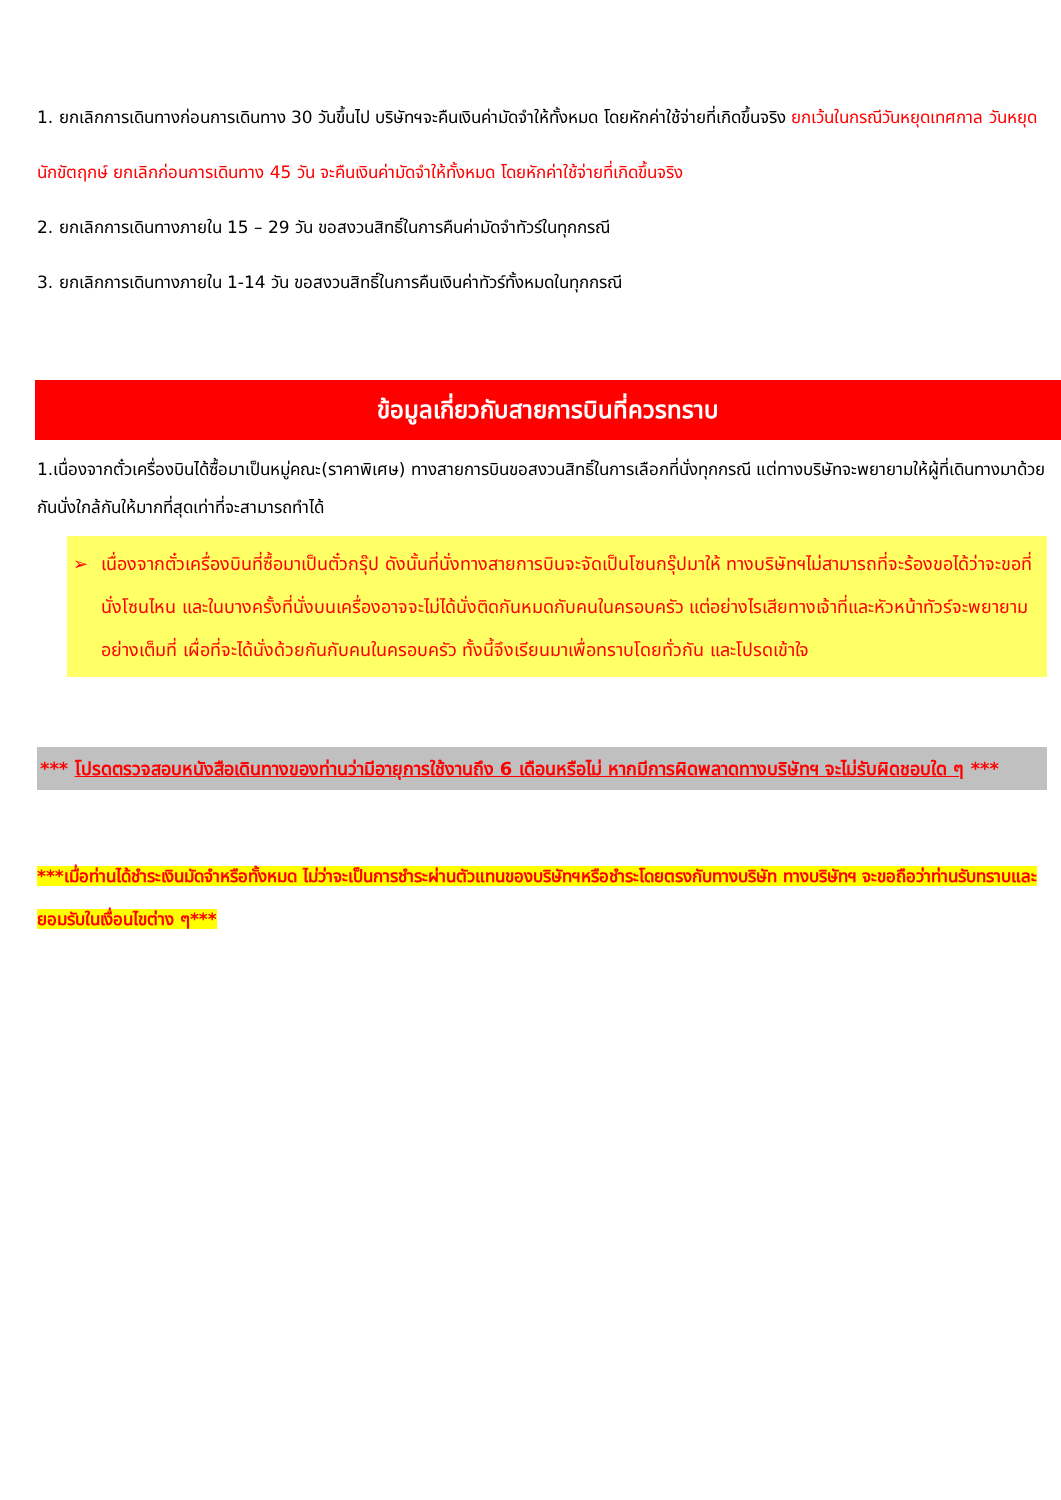1. ยกเลิกการเดินทางก่อนการเดินทาง 30 วันขึ้นไป บริษัทฯจะคืนเงินค่ามัดจำให้ทั้งหมด โดยหักค่าใช้จ่ายที่เกิดขึ้นจริง ยกเว้นในกรณีวันหยุดเทศกาล วันหยุดนักขัตฤกษ์ ยกเลิกก่อนการเดินทาง 45 วัน จะคืนเงินค่ามัดจำให้ทั้งหมด โดยหักค่าใช้จ่ายที่เกิดขึ้นจริง
2. ยกเลิกการเดินทางภายใน 15 – 29 วัน ขอสงวนสิทธิ์ในการคืนค่ามัดจำทัวร์ในทุกกรณี
3. ยกเลิกการเดินทางภายใน 1-14 วัน ขอสงวนสิทธิ์ในการคืนเงินค่าทัวร์ทั้งหมดในทุกกรณี
ข้อมูลเกี่ยวกับสายการบินที่ควรทราบ
1.เนื่องจากตั๋วเครื่องบินได้ซื้อมาเป็นหมู่คณะ(ราคาพิเศษ) ทางสายการบินขอสงวนสิทธิ์ในการเลือกที่นั่งทุกกรณี แต่ทางบริษัทจะพยายามให้ผู้ที่เดินทางมาด้วยกันนั่งใกล้กันให้มากที่สุดเท่าที่จะสามารถทำได้
➢ เนื่องจากตั๋วเครื่องบินที่ซื้อมาเป็นตั๋วกรุ๊ป ดังนั้นที่นั่งทางสายการบินจะจัดเป็นโซนกรุ๊ปมาให้ ทางบริษัทฯไม่สามารถที่จะร้องขอได้ว่าจะขอที่นั่งโซนไหน และในบางครั้งที่นั่งบนเครื่องอาจจะไม่ได้นั่งติดกันหมดกับคนในครอบครัว แต่อย่างไรเสียทางเจ้าที่และหัวหน้าทัวร์จะพยายามอย่างเต็มที่ เผื่อที่จะได้นั่งด้วยกันกับคนในครอบครัว ทั้งนี้จึงเรียนมาเพื่อทราบโดยทั่วกัน และโปรดเข้าใจ
*** โปรดตรวจสอบหนังสือเดินทางของท่านว่ามีอายุการใช้งานถึง 6 เดือนหรือไม่ หากมีการผิดพลาดทางบริษัทฯ จะไม่รับผิดชอบใด ๆ ***
***เมื่อท่านได้ชำระเงินมัดจำหรือทั้งหมด ไม่ว่าจะเป็นการชำระผ่านตัวแทนของบริษัทฯหรือชำระโดยตรงกับทางบริษัท ทางบริษัทฯ จะขอถือว่าท่านรับทราบและยอมรับในเงื่อนไขต่าง ๆ***